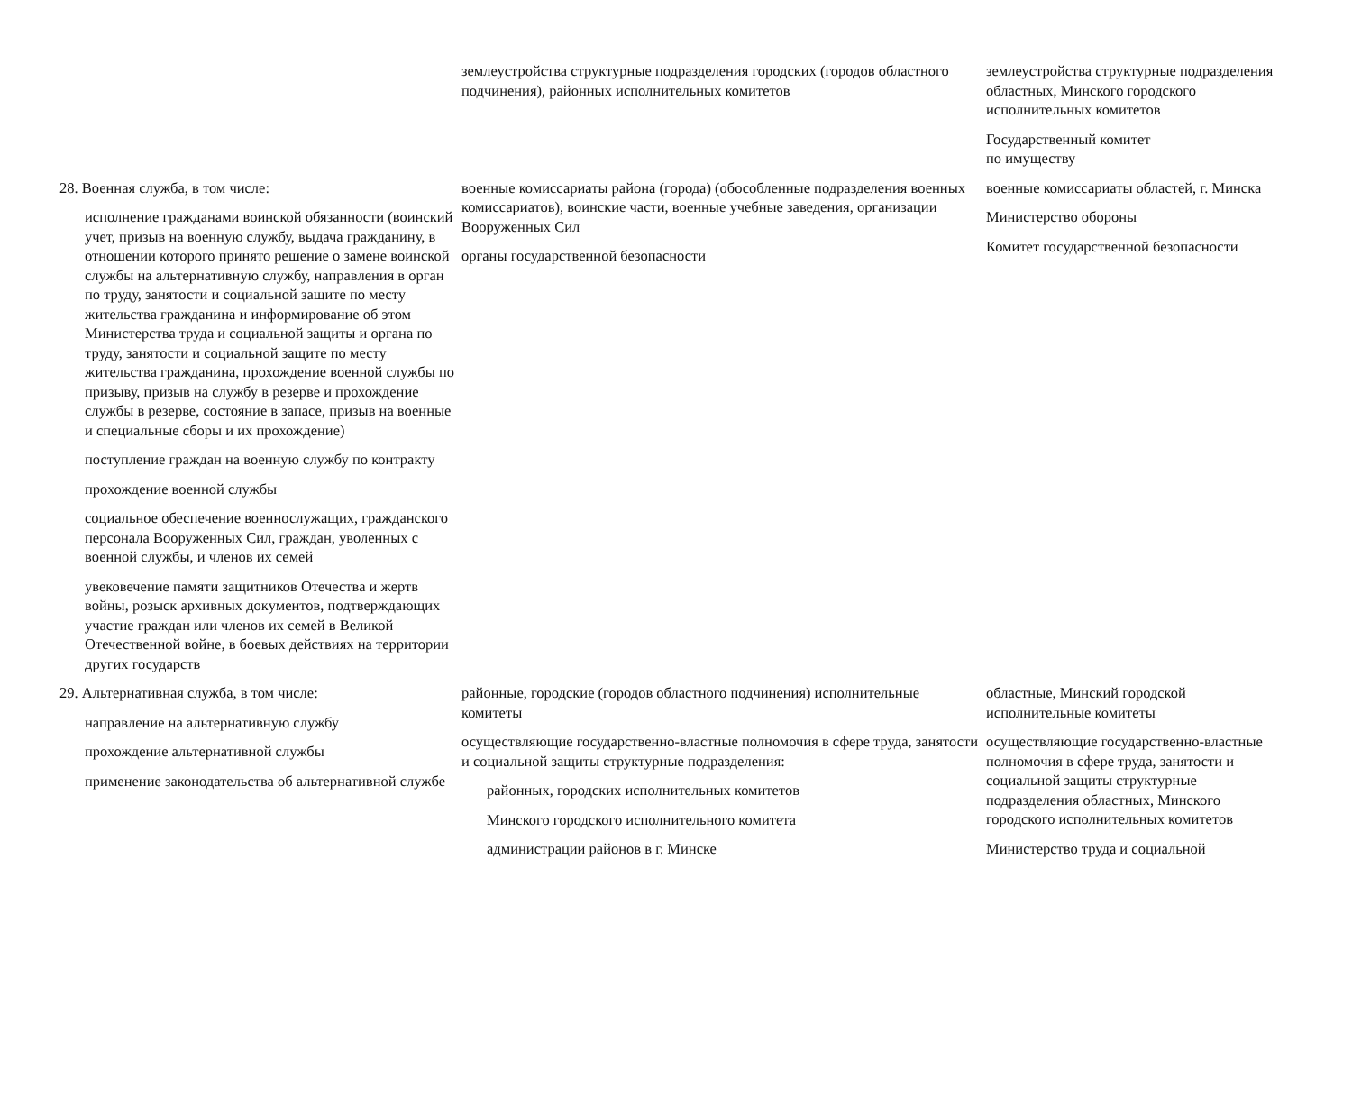| | землеустройства структурные подразделения городских (городов областного подчинения), районных исполнительных комитетов | землеустройства структурные подразделения областных, Минского городского исполнительных комитетов Государственный комитет по имуществу |
| 28. Военная служба, в том числе: исполнение гражданами воинской обязанности (воинский учет, призыв на военную службу, выдача гражданину, в отношении которого принято решение о замене воинской службы на альтернативную службу, направления в орган по труду, занятости и социальной защите по месту жительства гражданина и информирование об этом Министерства труда и социальной защиты и органа по труду, занятости и социальной защите по месту жительства гражданина, прохождение военной службы по призыву, призыв на службу в резерве и прохождение службы в резерве, состояние в запасе, призыв на военные и специальные сборы и их прохождение) поступление граждан на военную службу по контракту прохождение военной службы социальное обеспечение военнослужащих, гражданского персонала Вооруженных Сил, граждан, уволенных с военной службы, и членов их семей увековечение памяти защитников Отечества и жертв войны, розыск архивных документов, подтверждающих участие граждан или членов их семей в Великой Отечественной войне, в боевых действиях на территории других государств | военные комиссариаты района (города) (обособленные подразделения военных комиссариатов), воинские части, военные учебные заведения, организации Вооруженных Сил органы государственной безопасности | военные комиссариаты областей, г. Минска Министерство обороны Комитет государственной безопасности |
| 29. Альтернативная служба, в том числе: направление на альтернативную службу прохождение альтернативной службы применение законодательства об альтернативной службе | районные, городские (городов областного подчинения) исполнительные комитеты осуществляющие государственно-властные полномочия в сфере труда, занятости и социальной защиты структурные подразделения: районных, городских исполнительных комитетов Минского городского исполнительного комитета администрации районов в г. Минске | областные, Минский городской исполнительные комитеты осуществляющие государственно-властные полномочия в сфере труда, занятости и социальной защиты структурные подразделения областных, Минского городского исполнительных комитетов Министерство труда и социальной |